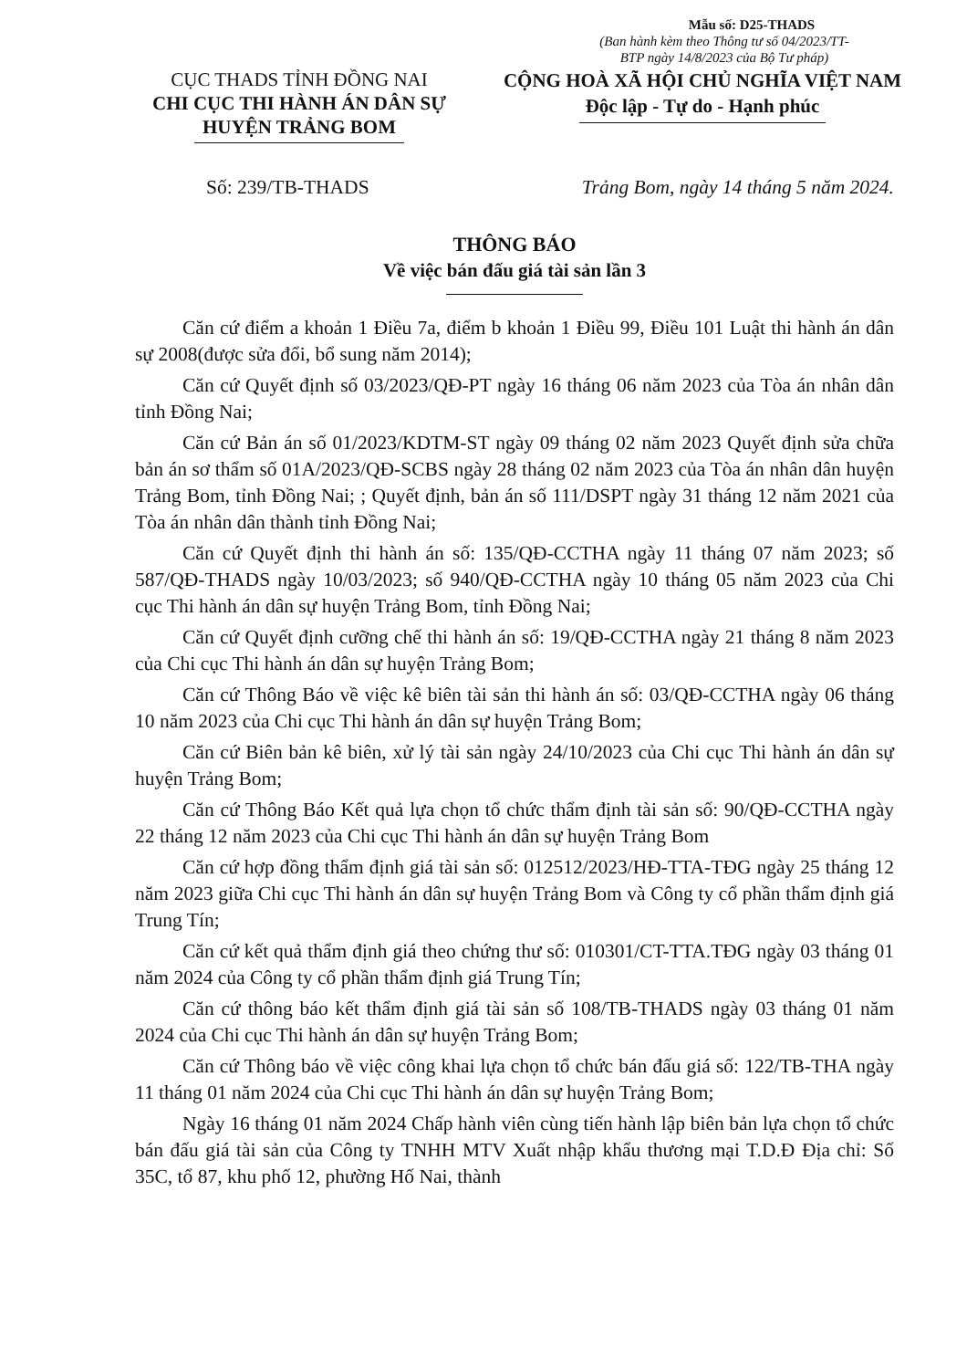Mẫu số: D25-THADS
(Ban hành kèm theo Thông tư số 04/2023/TT-BTP ngày 14/8/2023 của Bộ Tư pháp)
CỤC THADS TỈNH ĐỒNG NAI
CHI CỤC THI HÀNH ÁN DÂN SỰ
HUYỆN TRẢNG BOM
CỘNG HOÀ XÃ HỘI CHỦ NGHĨA VIỆT NAM
Độc lập - Tự do - Hạnh phúc
Số: 239/TB-THADS Trảng Bom, ngày 14 tháng 5 năm 2024.
THÔNG BÁO
Về việc bán đấu giá tài sản lần 3
Căn cứ điểm a khoản 1 Điều 7a, điểm b khoản 1 Điều 99, Điều 101 Luật thi hành án dân sự 2008(được sửa đổi, bổ sung năm 2014);
Căn cứ Quyết định số 03/2023/QĐ-PT ngày 16 tháng 06 năm 2023 của Tòa án nhân dân tỉnh Đồng Nai;
Căn cứ Bản án số 01/2023/KDTM-ST ngày 09 tháng 02 năm 2023 Quyết định sửa chữa bản án sơ thẩm số 01A/2023/QĐ-SCBS ngày 28 tháng 02 năm 2023 của Tòa án nhân dân huyện Trảng Bom, tỉnh Đồng Nai; ; Quyết định, bản án số 111/DSPT ngày 31 tháng 12 năm 2021 của Tòa án nhân dân thành tỉnh Đồng Nai;
Căn cứ Quyết định thi hành án số: 135/QĐ-CCTHA ngày 11 tháng 07 năm 2023; số 587/QĐ-THADS ngày 10/03/2023; số 940/QĐ-CCTHA ngày 10 tháng 05 năm 2023 của Chi cục Thi hành án dân sự huyện Trảng Bom, tỉnh Đồng Nai;
Căn cứ Quyết định cưỡng chế thi hành án số: 19/QĐ-CCTHA ngày 21 tháng 8 năm 2023 của Chi cục Thi hành án dân sự huyện Trảng Bom;
Căn cứ Thông Báo về việc kê biên tài sản thi hành án số: 03/QĐ-CCTHA ngày 06 tháng 10 năm 2023 của Chi cục Thi hành án dân sự huyện Trảng Bom;
Căn cứ Biên bản kê biên, xử lý tài sản ngày 24/10/2023 của Chi cục Thi hành án dân sự huyện Trảng Bom;
Căn cứ Thông Báo Kết quả lựa chọn tổ chức thẩm định tài sản số: 90/QĐ-CCTHA ngày 22 tháng 12 năm 2023 của Chi cục Thi hành án dân sự huyện Trảng Bom
Căn cứ hợp đồng thẩm định giá tài sản số: 012512/2023/HĐ-TTA-TĐG ngày 25 tháng 12 năm 2023 giữa Chi cục Thi hành án dân sự huyện Trảng Bom và Công ty cổ phần thẩm định giá Trung Tín;
Căn cứ kết quả thẩm định giá theo chứng thư số: 010301/CT-TTA.TĐG ngày 03 tháng 01 năm 2024 của Công ty cổ phần thẩm định giá Trung Tín;
Căn cứ thông báo kết thẩm định giá tài sản số 108/TB-THADS ngày 03 tháng 01 năm 2024 của Chi cục Thi hành án dân sự huyện Trảng Bom;
Căn cứ Thông báo về việc công khai lựa chọn tổ chức bán đấu giá số: 122/TB-THA ngày 11 tháng 01 năm 2024 của Chi cục Thi hành án dân sự huyện Trảng Bom;
Ngày 16 tháng 01 năm 2024 Chấp hành viên cùng tiến hành lập biên bản lựa chọn tổ chức bán đấu giá tài sản của Công ty TNHH MTV Xuất nhập khẩu thương mại T.D.Đ Địa chỉ: Số 35C, tổ 87, khu phố 12, phường Hố Nai, thành